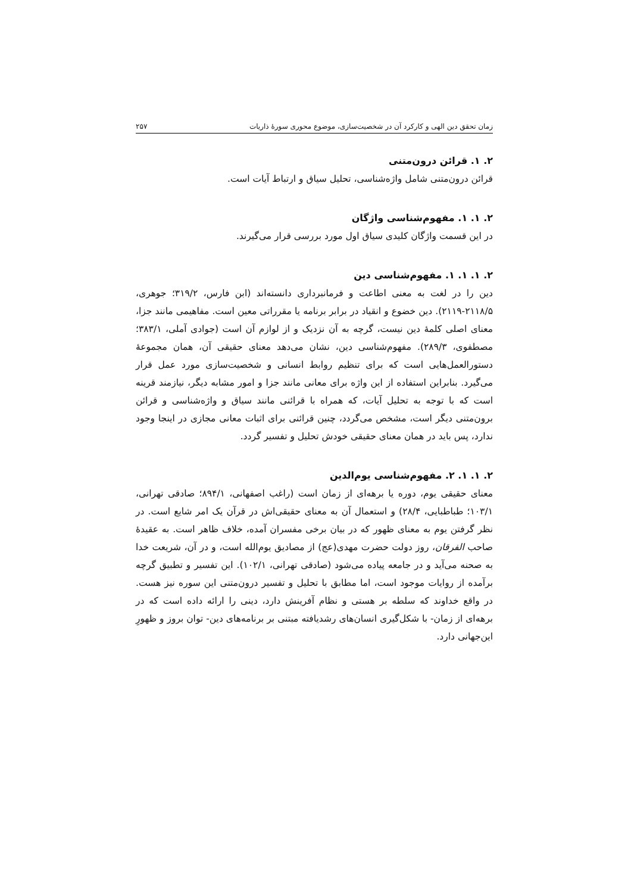زمان تحقق دین الهی و کارکرد آن در شخصیت‌سازی، موضوع محوری سورۀ ذاریات ۲۵۷
۲. ۱. قرائن درون‌متنی
قرائن درون‌متنی شامل واژه‌شناسی، تحلیل سیاق و ارتباط آیات است.
۲. ۱. ۱. مفهوم‌شناسی واژگان
در این قسمت واژگان کلیدی سیاق اول مورد بررسی قرار می‌گیرند.
۲. ۱. ۱. ۱. مفهوم‌شناسی دین
دین را در لغت به معنی اطاعت و فرمانبرداری دانسته‌اند (ابن فارس، ۳۱۹/۲؛ جوهری، ۲۱۱۸/۵-۲۱۱۹). دین خضوع و انقیاد در برابر برنامه یا مقرراتی معین است. مفاهیمی مانند جزا، معنای اصلی کلمۀ دین نیست، گرچه به آن نزدیک و از لوازم آن است (جوادی آملی، ۳۸۳/۱؛ مصطفوی، ۲۸۹/۳). مفهوم‌شناسی دین، نشان می‌دهد معنای حقیقی آن، همان مجموعۀ دستورالعمل‌هایی است که برای تنظیم روابط انسانی و شخصیت‌سازی مورد عمل قرار می‌گیرد. بنابراین استفاده از این واژه برای معانی مانند جزا و امور مشابه دیگر، نیازمند قرینه است که با توجه به تحلیل آیات، که همراه با قرائنی مانند سیاق و واژه‌شناسی و قرائن برون‌متنی دیگر است، مشخص می‌گردد، چنین قرائنی برای اثبات معانی مجازی در اینجا وجود ندارد، پس باید در همان معنای حقیقی خودش تحلیل و تفسیر گردد.
۲. ۱. ۱. ۲. مفهوم‌شناسی یوم‌الدین
معنای حقیقی یوم، دوره یا برهه‌ای از زمان است (راغب اصفهانی، ۸۹۴/۱؛ صادقی تهرانی، ۱۰۳/۱؛ طباطبایی، ۲۸/۴) و استعمال آن به معنای حقیقی‌اش در قرآن یک امر شایع است. در نظر گرفتن یوم به معنای ظهور که در بیان برخی مفسران آمده، خلاف ظاهر است. به عقیدۀ صاحب الفرقان، روز دولت حضرت مهدی(عج) از مصادیق یوم‌الله است، و در آن، شریعت خدا به صحنه می‌آید و در جامعه پیاده می‌شود (صادقی تهرانی، ۱۰۲/۱). این تفسیر و تطبیق گرچه برآمده از روایات موجود است، اما مطابق با تحلیل و تفسیر درون‌متنی این سوره نیز هست. در واقع خداوند که سلطه بر هستی و نظام آفرینش دارد، دینی را ارائه داده است که در برهه‌ای از زمان- با شکل‌گیری انسان‌های رشدیافته مبتنی بر برنامه‌های دین- توان بروز و ظهورِ این‌جهانی دارد.